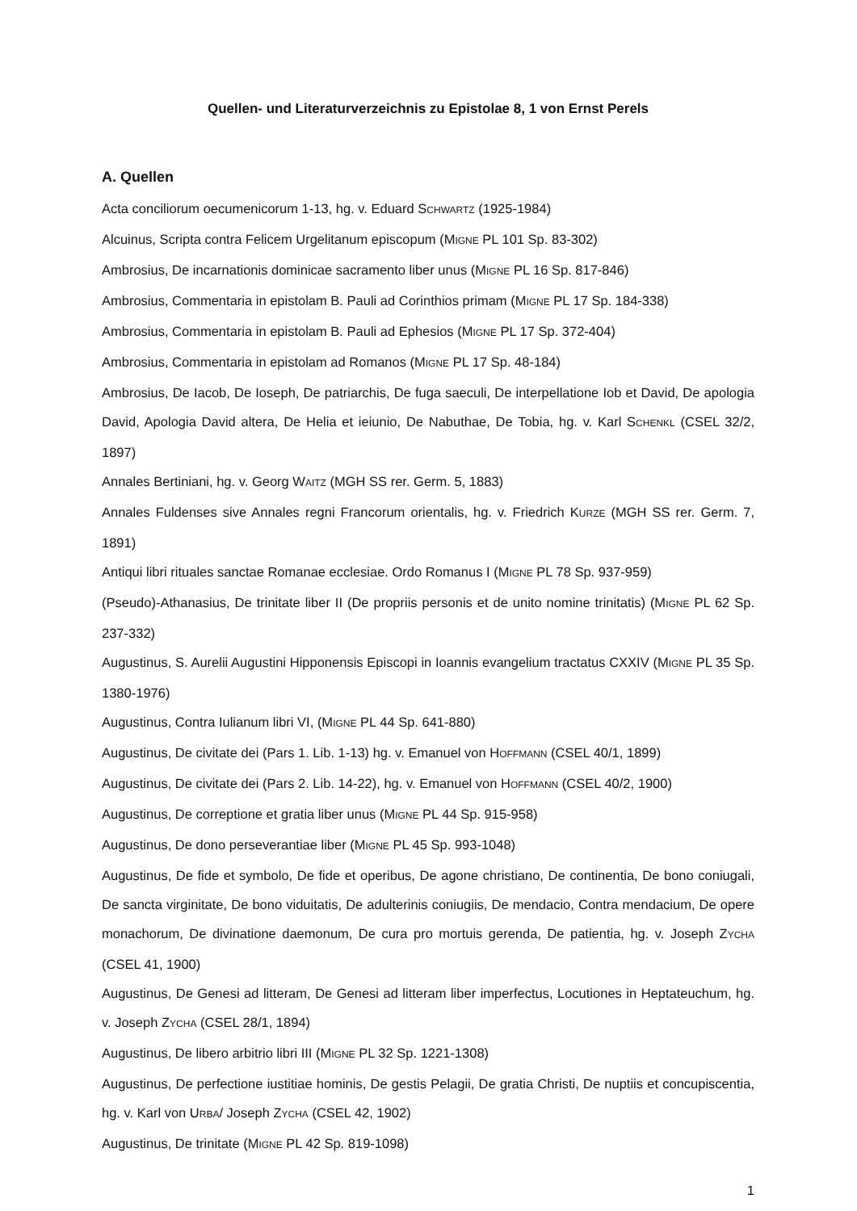Quellen- und Literaturverzeichnis zu Epistolae 8, 1 von Ernst Perels
A. Quellen
Acta conciliorum oecumenicorum 1-13, hg. v. Eduard SCHWARTZ (1925-1984)
Alcuinus, Scripta contra Felicem Urgelitanum episcopum (MIGNE PL 101 Sp. 83-302)
Ambrosius, De incarnationis dominicae sacramento liber unus (MIGNE PL 16 Sp. 817-846)
Ambrosius, Commentaria in epistolam B. Pauli ad Corinthios primam (MIGNE PL 17 Sp. 184-338)
Ambrosius, Commentaria in epistolam B. Pauli ad Ephesios (MIGNE PL 17 Sp. 372-404)
Ambrosius, Commentaria in epistolam ad Romanos (MIGNE PL 17 Sp. 48-184)
Ambrosius, De Iacob, De Ioseph, De patriarchis, De fuga saeculi, De interpellatione Iob et David, De apologia David, Apologia David altera, De Helia et ieiunio, De Nabuthae, De Tobia, hg. v. Karl SCHENKL (CSEL 32/2, 1897)
Annales Bertiniani, hg. v. Georg WAITZ (MGH SS rer. Germ. 5, 1883)
Annales Fuldenses sive Annales regni Francorum orientalis, hg. v. Friedrich KURZE (MGH SS rer. Germ. 7, 1891)
Antiqui libri rituales sanctae Romanae ecclesiae. Ordo Romanus I (MIGNE PL 78 Sp. 937-959)
(Pseudo)-Athanasius, De trinitate liber II (De propriis personis et de unito nomine trinitatis) (MIGNE PL 62 Sp. 237-332)
Augustinus, S. Aurelii Augustini Hipponensis Episcopi in Ioannis evangelium tractatus CXXIV (MIGNE PL 35 Sp. 1380-1976)
Augustinus, Contra Iulianum libri VI, (MIGNE PL 44 Sp. 641-880)
Augustinus, De civitate dei (Pars 1. Lib. 1-13) hg. v. Emanuel von HOFFMANN (CSEL 40/1, 1899)
Augustinus, De civitate dei (Pars 2. Lib. 14-22), hg. v. Emanuel von HOFFMANN (CSEL 40/2, 1900)
Augustinus, De correptione et gratia liber unus (MIGNE PL 44 Sp. 915-958)
Augustinus, De dono perseverantiae liber (MIGNE PL 45 Sp. 993-1048)
Augustinus, De fide et symbolo, De fide et operibus, De agone christiano, De continentia, De bono coniugali, De sancta virginitate, De bono viduitatis, De adulterinis coniugiis, De mendacio, Contra mendacium, De opere monachorum, De divinatione daemonum, De cura pro mortuis gerenda, De patientia, hg. v. Joseph ZYCHA (CSEL 41, 1900)
Augustinus, De Genesi ad litteram, De Genesi ad litteram liber imperfectus, Locutiones in Heptateuchum, hg. v. Joseph ZYCHA (CSEL 28/1, 1894)
Augustinus, De libero arbitrio libri III (MIGNE PL 32 Sp. 1221-1308)
Augustinus, De perfectione iustitiae hominis, De gestis Pelagii, De gratia Christi, De nuptiis et concupiscentia, hg. v. Karl von URBA/ Joseph ZYCHA (CSEL 42, 1902)
Augustinus, De trinitate (MIGNE PL 42 Sp. 819-1098)
1